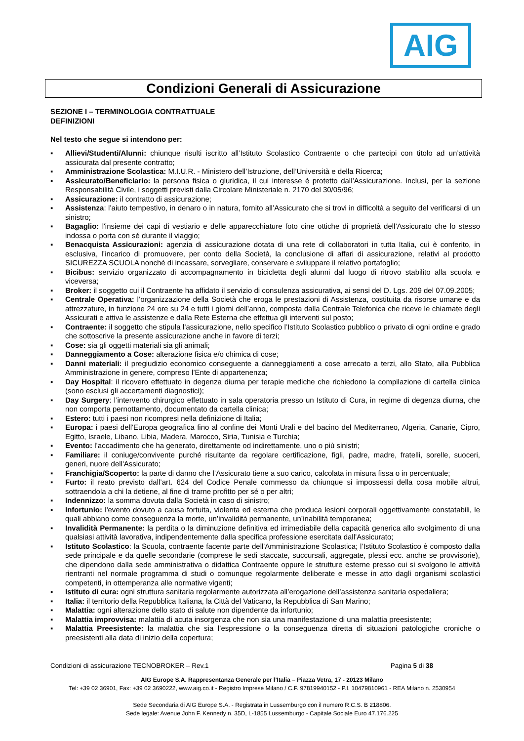AIG
Condizioni Generali di Assicurazione
SEZIONE I – TERMINOLOGIA CONTRATTUALE
DEFINIZIONI
Nel testo che segue si intendono per:
▪ Allievi/Studenti/Alunni: chiunque risulti iscritto all’Istituto Scolastico Contraente o che partecipi con titolo ad un’attività assicurata dal presente contratto;
▪ Amministrazione Scolastica: M.I.U.R. - Ministero dell’Istruzione, dell’Università e della Ricerca;
▪ Assicurato/Beneficiario: la persona fisica o giuridica, il cui interesse è protetto dall’Assicurazione. Inclusi, per la sezione Responsabilità Civile, i soggetti previsti dalla Circolare Ministeriale n. 2170 del 30/05/96;
▪ Assicurazione: il contratto di assicurazione;
▪ Assistenza: l’aiuto tempestivo, in denaro o in natura, fornito all’Assicurato che si trovi in difficoltà a seguito del verificarsi di un sinistro;
▪ Bagaglio: l'insieme dei capi di vestiario e delle apparecchiature foto cine ottiche di proprietà dell’Assicurato che lo stesso indossa o porta con sé durante il viaggio;
▪ Benacquista Assicurazioni: agenzia di assicurazione dotata di una rete di collaboratori in tutta Italia, cui è conferito, in esclusiva, l’incarico di promuovere, per conto della Società, la conclusione di affari di assicurazione, relativi al prodotto SICUREZZA SCUOLA nonché di incassare, sorvegliare, conservare e sviluppare il relativo portafoglio;
▪ Bicibus: servizio organizzato di accompagnamento in bicicletta degli alunni dal luogo di ritrovo stabilito alla scuola e viceversa;
▪ Broker: il soggetto cui il Contraente ha affidato il servizio di consulenza assicurativa, ai sensi del D. Lgs. 209 del 07.09.2005;
▪ Centrale Operativa: l’organizzazione della Società che eroga le prestazioni di Assistenza, costituita da risorse umane e da attrezzature, in funzione 24 ore su 24 e tutti i giorni dell’anno, composta dalla Centrale Telefonica che riceve le chiamate degli Assicurati e attiva le assistenze e dalla Rete Esterna che effettua gli interventi sul posto;
▪ Contraente: il soggetto che stipula l’assicurazione, nello specifico l’Istituto Scolastico pubblico o privato di ogni ordine e grado che sottoscrive la presente assicurazione anche in favore di terzi;
▪ Cose: sia gli oggetti materiali sia gli animali;
▪ Danneggiamento a Cose: alterazione fisica e/o chimica di cose;
▪ Danni materiali: il pregiudizio economico conseguente a danneggiamenti a cose arrecato a terzi, allo Stato, alla Pubblica Amministrazione in genere, compreso l’Ente di appartenenza;
▪ Day Hospital: il ricovero effettuato in degenza diurna per terapie mediche che richiedono la compilazione di cartella clinica (sono esclusi gli accertamenti diagnostici);
▪ Day Surgery: l’intervento chirurgico effettuato in sala operatoria presso un Istituto di Cura, in regime di degenza diurna, che non comporta pernottamento, documentato da cartella clinica;
▪ Estero: tutti i paesi non ricompresi nella definizione di Italia;
▪ Europa: i paesi dell'Europa geografica fino al confine dei Monti Urali e del bacino del Mediterraneo, Algeria, Canarie, Cipro, Egitto, Israele, Libano, Libia, Madera, Marocco, Siria, Tunisia e Turchia;
▪ Evento: l’accadimento che ha generato, direttamente od indirettamente, uno o più sinistri;
▪ Familiare: il coniuge/convivente purché risultante da regolare certificazione, figli, padre, madre, fratelli, sorelle, suoceri, generi, nuore dell'Assicurato;
▪ Franchigia/Scoperto: la parte di danno che l’Assicurato tiene a suo carico, calcolata in misura fissa o in percentuale;
▪ Furto: il reato previsto dall’art. 624 del Codice Penale commesso da chiunque si impossessi della cosa mobile altrui, sottraendola a chi la detiene, al fine di trarne profitto per sé o per altri;
▪ Indennizzo: la somma dovuta dalla Società in caso di sinistro;
▪ Infortunio: l'evento dovuto a causa fortuita, violenta ed esterna che produca lesioni corporali oggettivamente constatabili, le quali abbiano come conseguenza la morte, un’invalidità permanente, un’inabilità temporanea;
▪ Invalidità Permanente: la perdita o la diminuzione definitiva ed irrimediabile della capacità generica allo svolgimento di una qualsiasi attività lavorativa, indipendentemente dalla specifica professione esercitata dall’Assicurato;
▪ Istituto Scolastico: la Scuola, contraente facente parte dell'Amministrazione Scolastica; l’Istituto Scolastico è composto dalla sede principale e da quelle secondarie (comprese le sedi staccate, succursali, aggregate, plessi ecc. anche se provvisorie), che dipendono dalla sede amministrativa o didattica Contraente oppure le strutture esterne presso cui si svolgono le attività rientranti nel normale programma di studi o comunque regolarmente deliberate e messe in atto dagli organismi scolastici competenti, in ottemperanza alle normative vigenti;
▪ Istituto di cura: ogni struttura sanitaria regolarmente autorizzata all’erogazione dell’assistenza sanitaria ospedaliera;
▪ Italia: il territorio della Repubblica Italiana, la Città del Vaticano, la Repubblica di San Marino;
▪ Malattia: ogni alterazione dello stato di salute non dipendente da infortunio;
▪ Malattia improvvisa: malattia di acuta insorgenza che non sia una manifestazione di una malattia preesistente;
▪ Malattia Preesistente: la malattia che sia l’espressione o la conseguenza diretta di situazioni patologiche croniche o preesistenti alla data di inizio della copertura;
Condizioni di assicurazione TECNOBROKER – Rev.1 Pagina 5 di 38
AIG Europe S.A. Rappresentanza Generale per l’Italia – Piazza Vetra, 17 - 20123 Milano
Tel: +39 02 36901, Fax: +39 02 3690222, www.aig.co.it - Registro Imprese Milano / C.F. 97819940152 - P.I. 10479810961 - REA Milano n. 2530954
Sede Secondaria di AIG Europe S.A. - Registrata in Lussemburgo con il numero R.C.S. B 218806.
Sede legale: Avenue John F. Kennedy n. 35D, L-1855 Lussemburgo - Capitale Sociale Euro 47.176.225